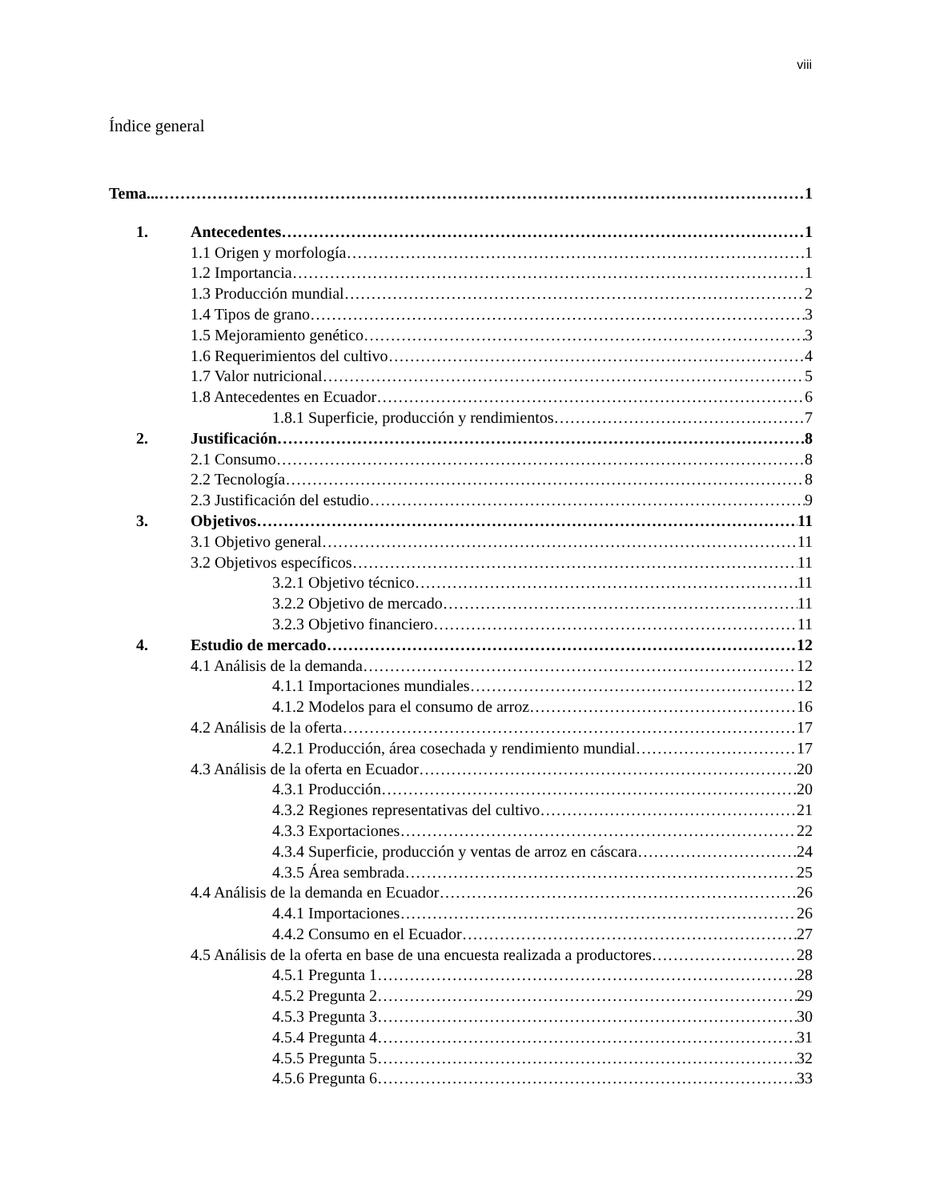viii
Índice general
Tema... 1
1. Antecedentes 1
1.1 Origen y morfología 1
1.2 Importancia 1
1.3 Producción mundial 2
1.4 Tipos de grano 3
1.5 Mejoramiento genético 3
1.6 Requerimientos del cultivo 4
1.7 Valor nutricional 5
1.8 Antecedentes en Ecuador 6
1.8.1 Superficie, producción y rendimientos 7
2. Justificación 8
2.1 Consumo 8
2.2 Tecnología 8
2.3 Justificación del estudio 9
3. Objetivos 11
3.1 Objetivo general 11
3.2 Objetivos específicos 11
3.2.1 Objetivo técnico 11
3.2.2 Objetivo de mercado 11
3.2.3 Objetivo financiero 11
4. Estudio de mercado 12
4.1 Análisis de la demanda 12
4.1.1 Importaciones mundiales 12
4.1.2 Modelos para el consumo de arroz 16
4.2 Análisis de la oferta 17
4.2.1 Producción, área cosechada y rendimiento mundial 17
4.3 Análisis de la oferta en Ecuador 20
4.3.1 Producción 20
4.3.2 Regiones representativas del cultivo 21
4.3.3 Exportaciones 22
4.3.4 Superficie, producción y ventas de arroz en cáscara 24
4.3.5 Área sembrada 25
4.4 Análisis de la demanda en Ecuador 26
4.4.1 Importaciones 26
4.4.2 Consumo en el Ecuador 27
4.5 Análisis de la oferta en base de una encuesta realizada a productores 28
4.5.1 Pregunta 1 28
4.5.2 Pregunta 2 29
4.5.3 Pregunta 3 30
4.5.4 Pregunta 4 31
4.5.5 Pregunta 5 32
4.5.6 Pregunta 6 33